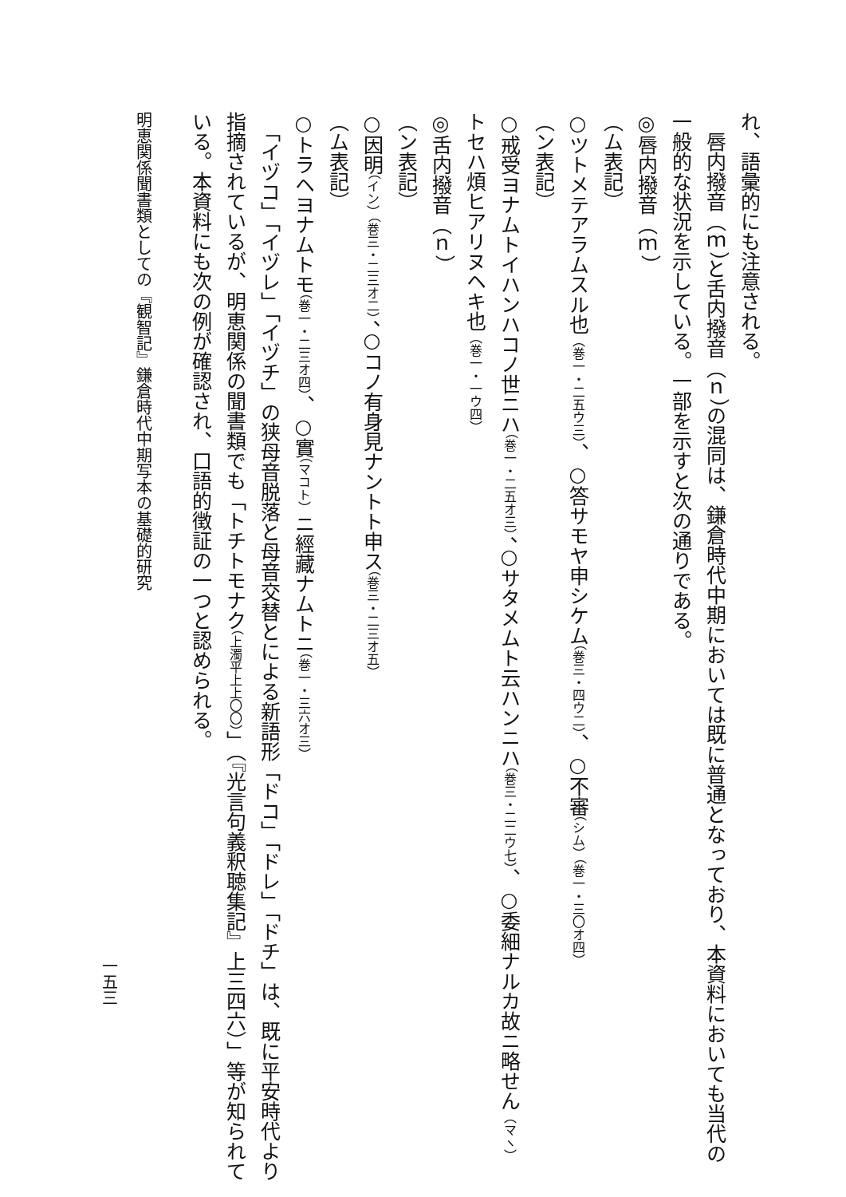れ、語彙的にも注意される。
　唇内撥音（ｍ）と舌内撥音（ｎ）の混同は、鎌倉時代中期においては既に普通となっており、本資料においても当代の一般的な状況を示している。一部を示すと次の通りである。
◎唇内撥音（ｍ）
（ム表記）
○ツトメテアラムスル也（巻一・二五ウ三）、○答サモヤ申シケム（巻三・四ウ二）、○不審（シム）（巻一・三〇オ四）
（ン表記）
○戒受ヨナムトイハンハコノ世ニハ（巻一・二五オ三）、○サタメムト云ハンニハ（巻三・二二ウ七）、○委細ナルカ故ニ略せん（マヽ）トセハ煩ヒアリヌヘキ也（巻一・一ウ四）
◎舌内撥音（ｎ）
（ン表記）
○因明（イン）（巻三・二三オ二）、○コノ有身見ナントト申ス（巻三・二三オ五）
（ム表記）
○トラヘヨナムトモ（巻一・二三オ四）、○實（マコト）ニ經藏ナムトニ（巻一・三六オ三）
　「イヅコ」「イヅレ」「イヅチ」の狭母音脱落と母音交替とによる新語形「ドコ」「ドレ」「ドチ」は、既に平安時代より指摘されているが、明恵関係の聞書類でも「トチトモナク（上濁平上上〇〇）」（『光言句義釈聴集記』上三四六）」等が知られている。本資料にも次の例が確認され、口語的徴証の一つと認められる。
明恵関係聞書類としての『観智記』鎌倉時代中期写本の基礎的研究
一五三